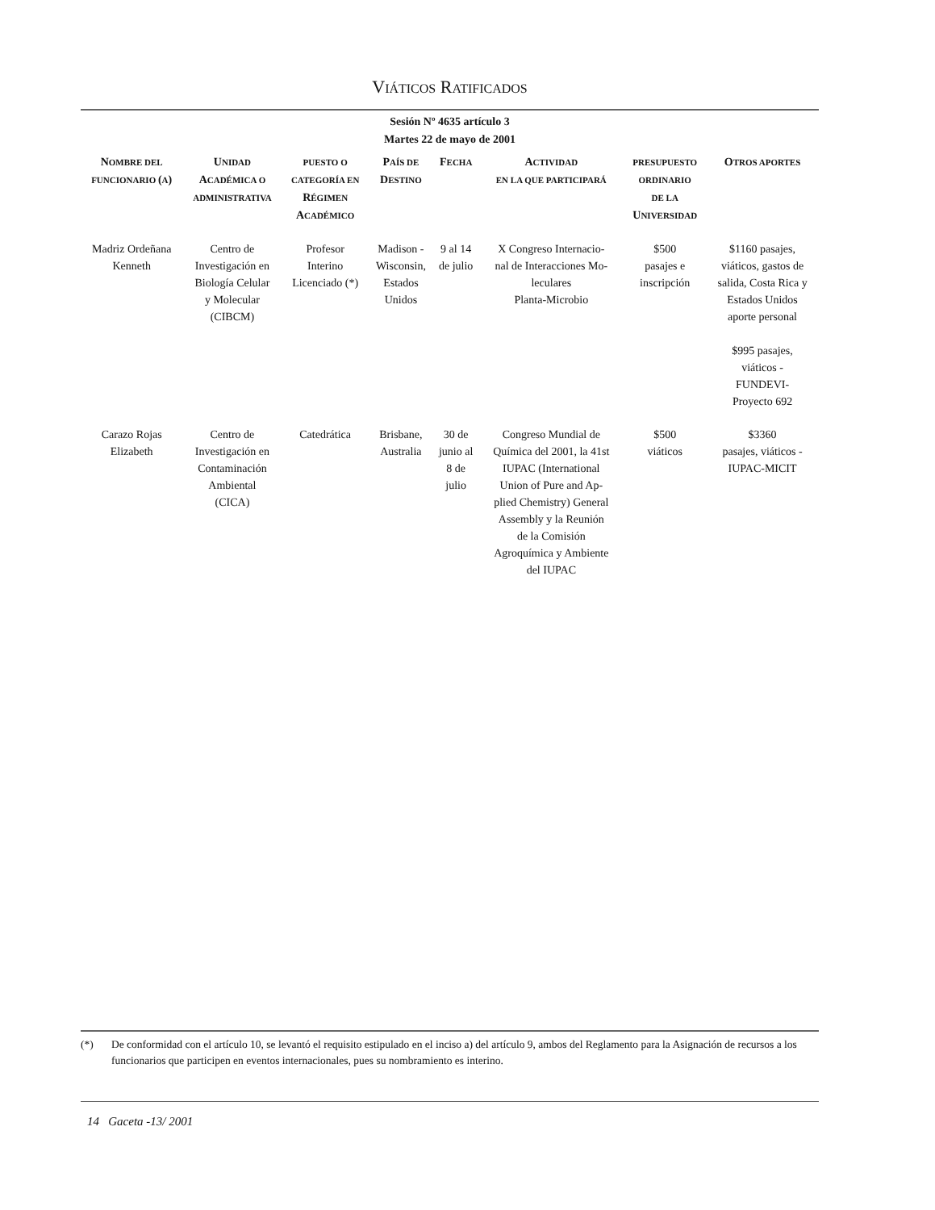VIÁTICOS RATIFICADOS
Sesión Nº 4635 artículo 3
Martes 22 de mayo de 2001
| N OMBRE DEL FUNCIONARIO ( A ) | U NIDAD A CADÉMICA O ADMINISTRATIVA | PUESTO O CATEGORÍA EN R ÉGIMEN A CADÉMICO | P AÍS DE D ESTINO | F ECHA | A CTIVIDAD EN LA QUE PARTICIPARÁ | PRESUPUESTO ORDINARIO DE LA U NIVERSIDAD | O TROS APORTES |
| --- | --- | --- | --- | --- | --- | --- | --- |
| Madriz Ordeñana Kenneth | Centro de Investigación en Biología Celular y Molecular (CIBCM) | Profesor Interino Licenciado (*) | Madison - Wisconsin, Estados Unidos | 9 al 14 de julio | X Congreso Internacio- nal de Interacciones Mo- leculares Planta-Microbio | $500 pasajes e inscripción | $1160 pasajes, viáticos, gastos de salida, Costa Rica y Estados Unidos aporte personal $995 pasajes, viáticos - FUNDEVI- Proyecto 692 |
| Carazo Rojas Elizabeth | Centro de Investigación en Contaminación Ambiental (CICA) | Catedrática | Brisbane, Australia | 30 de junio al 8 de julio | Congreso Mundial de Química del 2001, la 41st IUPAC (International Union of Pure and Ap- plied Chemistry) General Assembly y la Reunión de la Comisión Agroquímica y Ambiente del IUPAC | $500 viáticos | $3360 pasajes, viáticos - IUPAC-MICIT |
(*) De conformidad con el artículo 10, se levantó el requisito estipulado en el inciso a) del artículo 9, ambos del Reglamento para la Asignación de recursos a los funcionarios que participen en eventos internacionales, pues su nombramiento es interino.
14 Gaceta -13/ 2001